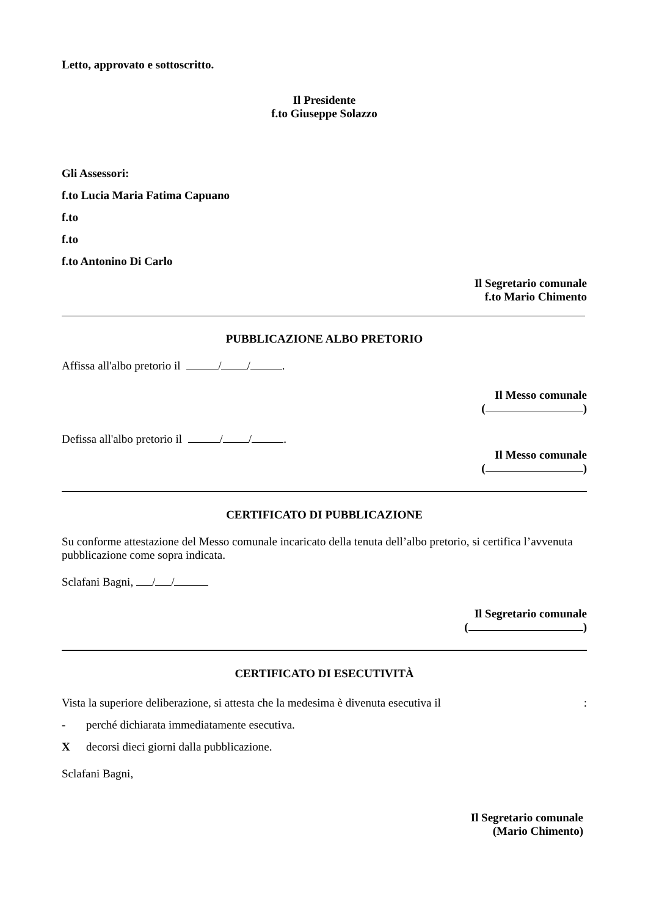Letto, approvato e sottoscritto.
Il Presidente
f.to Giuseppe Solazzo
Gli Assessori:
f.to Lucia Maria Fatima Capuano
f.to
f.to
f.to Antonino Di Carlo
Il Segretario comunale
f.to Mario Chimento
PUBBLICAZIONE ALBO PRETORIO
Affissa all'albo pretorio il / / .
Il Messo comunale
( )
Defissa all'albo pretorio il / / .
Il Messo comunale
( )
CERTIFICATO DI PUBBLICAZIONE
Su conforme attestazione del Messo comunale incaricato della tenuta dell’albo pretorio, si certifica l’avvenuta pubblicazione come sopra indicata.
Sclafani Bagni, / /
Il Segretario comunale
( )
CERTIFICATO DI ESECUTIVITÀ
Vista la superiore deliberazione, si attesta che la medesima è divenuta esecutiva il :
- perché dichiarata immediatamente esecutiva.
X decorsi dieci giorni dalla pubblicazione.
Sclafani Bagni,
Il Segretario comunale
(Mario Chimento)